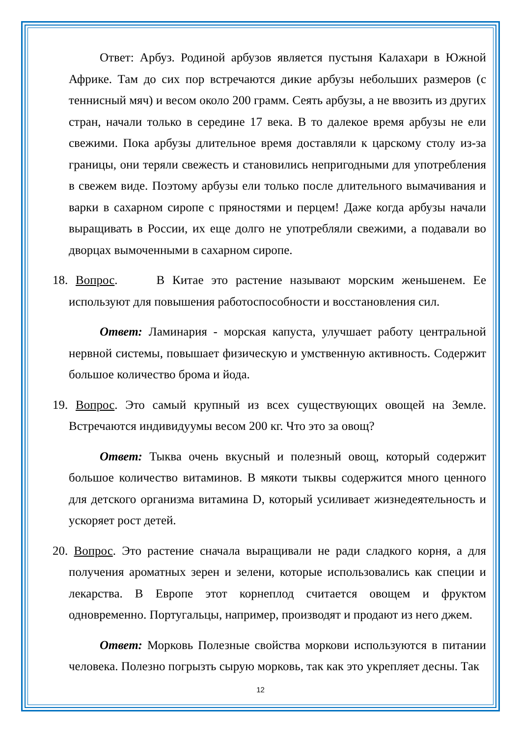Ответ: Арбуз. Родиной арбузов является пустыня Калахари в Южной Африке. Там до сих пор встречаются дикие арбузы небольших размеров (с теннисный мяч) и весом около 200 грамм. Сеять арбузы, а не ввозить из других стран, начали только в середине 17 века. В то далекое время арбузы не ели свежими. Пока арбузы длительное время доставляли к царскому столу из-за границы, они теряли свежесть и становились непригодными для употребления в свежем виде. Поэтому арбузы ели только после длительного вымачивания и варки в сахарном сиропе с пряностями и перцем! Даже когда арбузы начали выращивать в России, их еще долго не употребляли свежими, а подавали во дворцах вымоченными в сахарном сиропе.
18. Вопрос. В Китае это растение называют морским женьшенем. Ее используют для повышения работоспособности и восстановления сил.
Ответ: Ламинария - морская капуста, улучшает работу центральной нервной системы, повышает физическую и умственную активность. Содержит большое количество брома и йода.
19. Вопрос. Это самый крупный из всех существующих овощей на Земле. Встречаются индивидуумы весом 200 кг. Что это за овощ?
Ответ: Тыква очень вкусный и полезный овощ, который содержит большое количество витаминов. В мякоти тыквы содержится много ценного для детского организма витамина D, который усиливает жизнедеятельность и ускоряет рост детей.
20. Вопрос. Это растение сначала выращивали не ради сладкого корня, а для получения ароматных зерен и зелени, которые использовались как специи и лекарства. В Европе этот корнеплод считается овощем и фруктом одновременно. Португальцы, например, производят и продают из него джем.
Ответ: Морковь Полезные свойства моркови используются в питании человека. Полезно погрызть сырую морковь, так как это укрепляет десны. Так
12